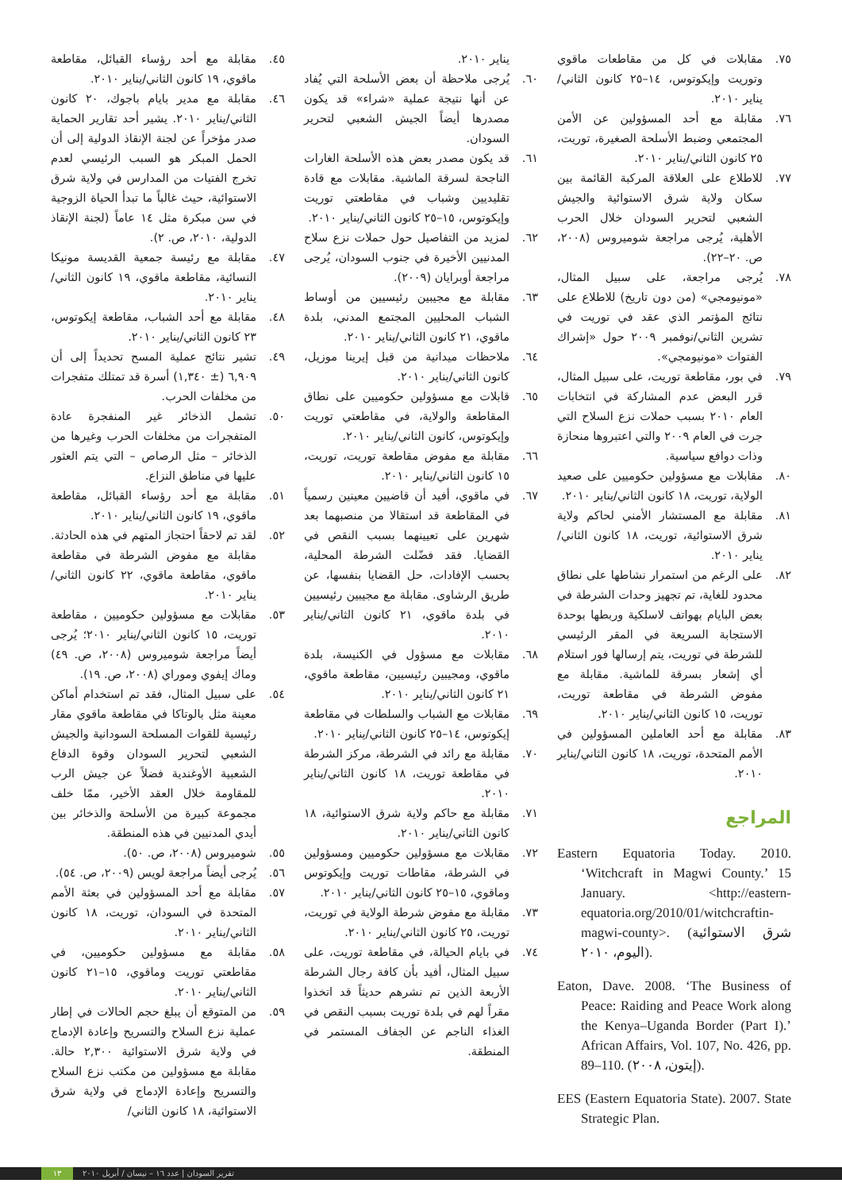٤٥. مقابلة مع أحد رؤساء القبائل، مقاطعة ماقوي، ١٩ كانون الثاني/يناير ٢٠١٠.
٤٦. مقابلة مع مدير بايام باجوك، ٢٠ كانون الثاني/يناير ٢٠١٠. يشير أحد تقارير الحماية صدر مؤخراً عن لجنة الإنقاذ الدولية إلى أن الحمل المبكر هو السبب الرئيسي لعدم تخرج الفتيات من المدارس في ولاية شرق الاستوائية، حيث غالباً ما تبدأ الحياة الزوجية في سن مبكرة مثل ١٤ عاماً (لجنة الإنقاذ الدولية، ٢٠١٠، ص. ٢).
٤٧. مقابلة مع رئيسة جمعية القديسة مونيكا النسائية، مقاطعة ماقوي، ١٩ كانون الثاني/يناير ٢٠١٠.
٤٨. مقابلة مع أحد الشباب، مقاطعة إيكوتوس، ٢٣ كانون الثاني/يناير ٢٠١٠.
٤٩. تشير نتائج عملية المسح تحديداً إلى أن ٦,٩٠٩ (± ١,٣٤٠) أسرة قد تمتلك متفجرات من مخلفات الحرب.
٥٠. تشمل الذخائر غير المنفجرة عادة المتفجرات من مخلفات الحرب وغيرها من الذخائر – مثل الرصاص – التي يتم العثور عليها في مناطق النزاع.
٥١. مقابلة مع أحد رؤساء القبائل، مقاطعة ماقوي، ١٩ كانون الثاني/يناير ٢٠١٠.
٥٢. لقد تم لاحقاً احتجاز المتهم في هذه الحادثة. مقابلة مع مفوض الشرطة في مقاطعة ماقوي، مقاطعة ماقوي، ٢٢ كانون الثاني/يناير ٢٠١٠.
٥٣. مقابلات مع مسؤولين حكوميين ، مقاطعة توريت، ١٥ كانون الثاني/يناير ٢٠١٠؛ يُرجى أيضاً مراجعة شوميروس (٢٠٠٨، ص. ٤٩) وماك إيفوي وموراي (٢٠٠٨، ص. ١٩).
٥٤. على سبيل المثال، فقد تم استخدام أماكن معينة مثل بالوتاكا في مقاطعة ماقوي مقار رئيسية للقوات المسلحة السودانية والجيش الشعبي لتحرير السودان وقوة الدفاع الشعبية الأوغندية فضلاً عن جيش الرب للمقاومة خلال العقد الأخير، ممّا خلف مجموعة كبيرة من الأسلحة والذخائر بين أيدي المدنيين في هذه المنطقة.
٥٥. شوميروس (٢٠٠٨، ص. ٥٠).
٥٦. يُرجى أيضاً مراجعة لويس (٢٠٠٩، ص. ٥٤).
٥٧. مقابلة مع أحد المسؤولين في بعثة الأمم المتحدة في السودان، توريت، ١٨ كانون الثاني/يناير ٢٠١٠.
٥٨. مقابلة مع مسؤولين حكوميين، في مقاطعتي توريت وماقوي، ١٥–٢١ كانون الثاني/يناير ٢٠١٠.
٥٩. من المتوقع أن يبلغ حجم الحالات في إطار عملية نزع السلاح والتسريح وإعادة الإدماج في ولاية شرق الاستوائية ٢,٣٠٠ حالة. مقابلة مع مسؤولين من مكتب نزع السلاح والتسريح وإعادة الإدماج في ولاية شرق الاستوائية، ١٨ كانون الثاني/
يناير ٢٠١٠.
٦٠. يُرجى ملاحظة أن بعض الأسلحة التي يُفاد عن أنها نتيجة عملية «شراء» قد يكون مصدرها أيضاً الجيش الشعبي لتحرير السودان.
٦١. قد يكون مصدر بعض هذه الأسلحة الغارات الناجحة لسرقة الماشية. مقابلات مع قادة تقليديين وشباب في مقاطعتي توريت وإيكوتوس، ١٥–٢٥ كانون الثاني/يناير ٢٠١٠.
٦٢. لمزيد من التفاصيل حول حملات نزع سلاح المدنيين الأخيرة في جنوب السودان، يُرجى مراجعة أوبرايان (٢٠٠٩).
٦٣. مقابلة مع مجيبين رئيسيين من أوساط الشباب المحليين المجتمع المدني، بلدة ماقوي، ٢١ كانون الثاني/يناير ٢٠١٠.
٦٤. ملاحظات ميدانية من قبل إيرينا موزيل، كانون الثاني/يناير ٢٠١٠.
٦٥. قابلات مع مسؤولين حكوميين على نطاق المقاطعة والولاية، في مقاطعتي توريت وإيكوتوس، كانون الثاني/يناير ٢٠١٠.
٦٦. مقابلة مع مفوض مقاطعة توريت، توريت، ١٥ كانون الثاني/يناير ٢٠١٠.
٦٧. في ماقوي، أفيد أن قاضيين معينين رسمياً في المقاطعة قد استقالا من منصبهما بعد شهرين على تعيينهما بسبب النقص في القضايا. فقد فضّلت الشرطة المحلية، بحسب الإفادات، حل القضايا بنفسها، عن طريق الرشاوى. مقابلة مع مجيبين رئيسيين في بلدة ماقوي، ٢١ كانون الثاني/يناير ٢٠١٠.
٦٨. مقابلات مع مسؤول في الكنيسة، بلدة ماقوي، ومجيبين رئيسيين، مقاطعة ماقوي، ٢١ كانون الثاني/يناير ٢٠١٠.
٦٩. مقابلات مع الشباب والسلطات في مقاطعة إيكوتوس، ١٤–٢٥ كانون الثاني/يناير ٢٠١٠.
٧٠. مقابلة مع رائد في الشرطة، مركز الشرطة في مقاطعة توريت، ١٨ كانون الثاني/يناير ٢٠١٠.
٧١. مقابلة مع حاكم ولاية شرق الاستوائية، ١٨ كانون الثاني/يناير ٢٠١٠.
٧٢. مقابلات مع مسؤولين حكوميين ومسؤولين في الشرطة، مقاطات توريت وإيكوتوس وماقوي، ١٥–٢٥ كانون الثاني/يناير ٢٠١٠.
٧٣. مقابلة مع مفوض شرطة الولاية في توريت، توريت، ٢٥ كانون الثاني/يناير ٢٠١٠.
٧٤. في بايام الحيالة، في مقاطعة توريت، على سبيل المثال، أفيد بأن كافة رجال الشرطة الأربعة الذين تم نشرهم حديثاً قد اتخذوا مقراً لهم في بلدة توريت بسبب النقص في الغذاء الناجم عن الجفاف المستمر في المنطقة.
٧٥. مقابلات في كل من مقاطعات ماقوي وتوريت وإيكوتوس، ١٤–٢٥ كانون الثاني/يناير ٢٠١٠.
٧٦. مقابلة مع أحد المسؤولين عن الأمن المجتمعي وضبط الأسلحة الصغيرة، توريت، ٢٥ كانون الثاني/يناير ٢٠١٠.
٧٧. للاطلاع على العلاقة المركبة القائمة بين سكان ولاية شرق الاستوائية والجيش الشعبي لتحرير السودان خلال الحرب الأهلية، يُرجى مراجعة شوميروس (٢٠٠٨، ص. ٢٠–٢٢).
٧٨. يُرجى مراجعة، على سبيل المثال، «مونيومجي» (من دون تاريخ) للاطلاع على نتائج المؤتمر الذي عقد في توريت في تشرين الثاني/نوفمبر ٢٠٠٩ حول «إشراك الفتوات «مونيومجي».
٧٩. في بور، مقاطعة توريت، على سبيل المثال، قرر البعض عدم المشاركة في انتخابات العام ٢٠١٠ بسبب حملات نزع السلاح التي جرت في العام ٢٠٠٩ والتي اعتبروها منحازة وذات دوافع سياسية.
٨٠. مقابلات مع مسؤولين حكوميين على صعيد الولاية، توريت، ١٨ كانون الثاني/يناير ٢٠١٠.
٨١. مقابلة مع المستشار الأمني لحاكم ولاية شرق الاستوائية، توريت، ١٨ كانون الثاني/يناير ٢٠١٠.
٨٢. على الرغم من استمرار نشاطها على نطاق محدود للغاية، تم تجهيز وحدات الشرطة في بعض البايام بهواتف لاسلكية وربطها بوحدة الاستجابة السريعة في المقر الرئيسي للشرطة في توريت، يتم إرسالها فور استلام أي إشعار بسرقة للماشية. مقابلة مع مفوض الشرطة في مقاطعة توريت، توريت، ١٥ كانون الثاني/يناير ٢٠١٠.
٨٣. مقابلة مع أحد العاملين المسؤولين في الأمم المتحدة، توريت، ١٨ كانون الثاني/يناير ٢٠١٠.
المراجع
Eastern Equatoria Today. 2010. ‘Witchcraft in Magwi County.’ 15 January. <http://eastern-equatoria.org/2010/01/witchcraftin-magwi-county>. (شرق الاستوائية اليوم، ٢٠١٠).
Eaton, Dave. 2008. ‘The Business of Peace: Raiding and Peace Work along the Kenya–Uganda Border (Part I).’ African Affairs, Vol. 107, No. 426, pp. 89–110. (إيتون، ٢٠٠٨).
EES (Eastern Equatoria State). 2007. State Strategic Plan.
١٣ تقرير السودان | عدد ١٦ – نيسان / أبريل ٢٠١٠